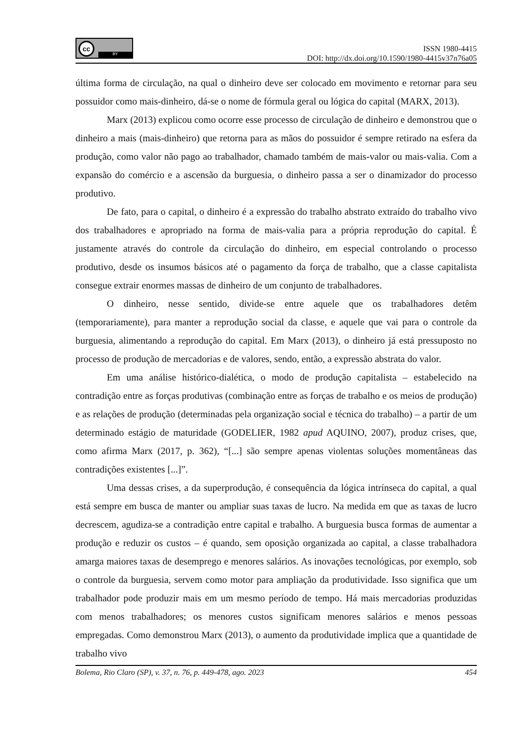cc
BY
ISSN 1980-4415
DOI: http://dx.doi.org/10.1590/1980-4415v37n76a05
última forma de circulação, na qual o dinheiro deve ser colocado em movimento e retornar para seu possuidor como mais-dinheiro, dá-se o nome de fórmula geral ou lógica do capital (MARX, 2013).
Marx (2013) explicou como ocorre esse processo de circulação de dinheiro e demonstrou que o dinheiro a mais (mais-dinheiro) que retorna para as mãos do possuidor é sempre retirado na esfera da produção, como valor não pago ao trabalhador, chamado também de mais-valor ou mais-valia. Com a expansão do comércio e a ascensão da burguesia, o dinheiro passa a ser o dinamizador do processo produtivo.
De fato, para o capital, o dinheiro é a expressão do trabalho abstrato extraído do trabalho vivo dos trabalhadores e apropriado na forma de mais-valia para a própria reprodução do capital. É justamente através do controle da circulação do dinheiro, em especial controlando o processo produtivo, desde os insumos básicos até o pagamento da força de trabalho, que a classe capitalista consegue extrair enormes massas de dinheiro de um conjunto de trabalhadores.
O dinheiro, nesse sentido, divide-se entre aquele que os trabalhadores detêm (temporariamente), para manter a reprodução social da classe, e aquele que vai para o controle da burguesia, alimentando a reprodução do capital. Em Marx (2013), o dinheiro já está pressuposto no processo de produção de mercadorias e de valores, sendo, então, a expressão abstrata do valor.
Em uma análise histórico-dialética, o modo de produção capitalista – estabelecido na contradição entre as forças produtivas (combinação entre as forças de trabalho e os meios de produção) e as relações de produção (determinadas pela organização social e técnica do trabalho) – a partir de um determinado estágio de maturidade (GODELIER, 1982 apud AQUINO, 2007), produz crises, que, como afirma Marx (2017, p. 362), “[...] são sempre apenas violentas soluções momentâneas das contradições existentes [...]”.
Uma dessas crises, a da superprodução, é consequência da lógica intrínseca do capital, a qual está sempre em busca de manter ou ampliar suas taxas de lucro. Na medida em que as taxas de lucro decrescem, agudiza-se a contradição entre capital e trabalho. A burguesia busca formas de aumentar a produção e reduzir os custos – é quando, sem oposição organizada ao capital, a classe trabalhadora amarga maiores taxas de desemprego e menores salários. As inovações tecnológicas, por exemplo, sob o controle da burguesia, servem como motor para ampliação da produtividade. Isso significa que um trabalhador pode produzir mais em um mesmo período de tempo. Há mais mercadorias produzidas com menos trabalhadores; os menores custos significam menores salários e menos pessoas empregadas. Como demonstrou Marx (2013), o aumento da produtividade implica que a quantidade de trabalho vivo
Bolema, Rio Claro (SP), v. 37, n. 76, p. 449-478, ago. 2023 454